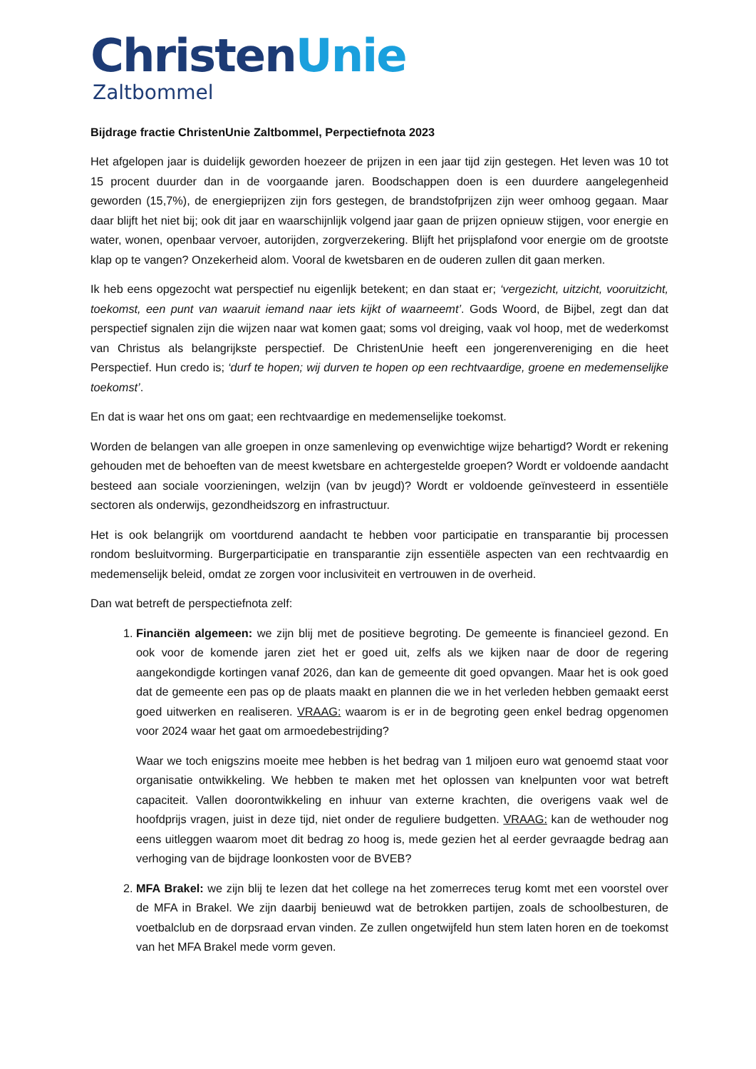Christen Unie
Zaltbommel
Bijdrage fractie ChristenUnie Zaltbommel, Perpectiefnota 2023
Het afgelopen jaar is duidelijk geworden hoezeer de prijzen in een jaar tijd zijn gestegen. Het leven was 10 tot 15 procent duurder dan in de voorgaande jaren. Boodschappen doen is een duurdere aangelegenheid geworden (15,7%), de energieprijzen zijn fors gestegen, de brandstofprijzen zijn weer omhoog gegaan. Maar daar blijft het niet bij; ook dit jaar en waarschijnlijk volgend jaar gaan de prijzen opnieuw stijgen, voor energie en water, wonen, openbaar vervoer, autorijden, zorgverzekering. Blijft het prijsplafond voor energie om de grootste klap op te vangen? Onzekerheid alom. Vooral de kwetsbaren en de ouderen zullen dit gaan merken.
Ik heb eens opgezocht wat perspectief nu eigenlijk betekent; en dan staat er; ‘vergezicht, uitzicht, vooruitzicht, toekomst, een punt van waaruit iemand naar iets kijkt of waarneemt’. Gods Woord, de Bijbel, zegt dan dat perspectief signalen zijn die wijzen naar wat komen gaat; soms vol dreiging, vaak vol hoop, met de wederkomst van Christus als belangrijkste perspectief. De ChristenUnie heeft een jongerenvereniging en die heet Perspectief. Hun credo is; ‘durf te hopen; wij durven te hopen op een rechtvaardige, groene en medemenselijke toekomst’.
En dat is waar het ons om gaat; een rechtvaardige en medemenselijke toekomst.
Worden de belangen van alle groepen in onze samenleving op evenwichtige wijze behartigd? Wordt er rekening gehouden met de behoeften van de meest kwetsbare en achtergestelde groepen? Wordt er voldoende aandacht besteed aan sociale voorzieningen, welzijn (van bv jeugd)? Wordt er voldoende geïnvesteerd in essentiële sectoren als onderwijs, gezondheidszorg en infrastructuur.
Het is ook belangrijk om voortdurend aandacht te hebben voor participatie en transparantie bij processen rondom besluitvorming. Burgerparticipatie en transparantie zijn essentiële aspecten van een rechtvaardig en medemenselijk beleid, omdat ze zorgen voor inclusiviteit en vertrouwen in de overheid.
Dan wat betreft de perspectiefnota zelf:
1. Financiën algemeen: we zijn blij met de positieve begroting. De gemeente is financieel gezond. En ook voor de komende jaren ziet het er goed uit, zelfs als we kijken naar de door de regering aangekondigde kortingen vanaf 2026, dan kan de gemeente dit goed opvangen. Maar het is ook goed dat de gemeente een pas op de plaats maakt en plannen die we in het verleden hebben gemaakt eerst goed uitwerken en realiseren. VRAAG: waarom is er in de begroting geen enkel bedrag opgenomen voor 2024 waar het gaat om armoedebestrijding?
Waar we toch enigszins moeite mee hebben is het bedrag van 1 miljoen euro wat genoemd staat voor organisatie ontwikkeling. We hebben te maken met het oplossen van knelpunten voor wat betreft capaciteit. Vallen doorontwikkeling en inhuur van externe krachten, die overigens vaak wel de hoofdprijs vragen, juist in deze tijd, niet onder de reguliere budgetten. VRAAG: kan de wethouder nog eens uitleggen waarom moet dit bedrag zo hoog is, mede gezien het al eerder gevraagde bedrag aan verhoging van de bijdrage loonkosten voor de BVEB?
2. MFA Brakel: we zijn blij te lezen dat het college na het zomerreces terug komt met een voorstel over de MFA in Brakel. We zijn daarbij benieuwd wat de betrokken partijen, zoals de schoolbesturen, de voetbalclub en de dorpsraad ervan vinden. Ze zullen ongetwijfeld hun stem laten horen en de toekomst van het MFA Brakel mede vorm geven.